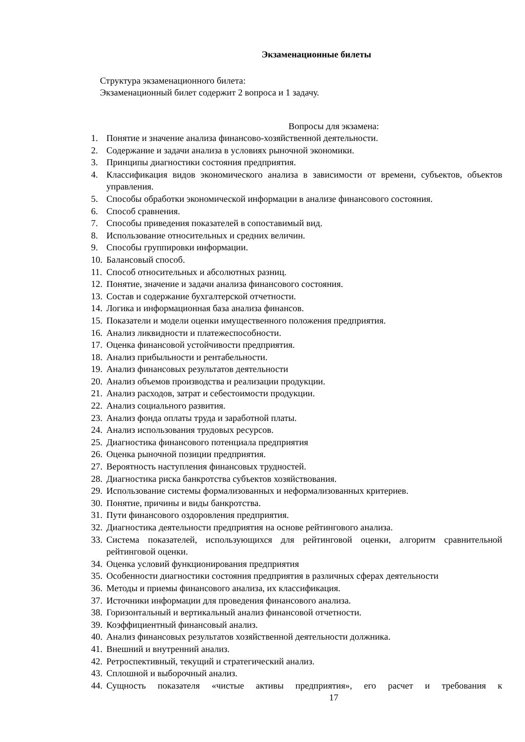Экзаменационные билеты
Структура экзаменационного билета:
Экзаменационный билет содержит 2 вопроса и 1 задачу.
Вопросы для экзамена:
1. Понятие и значение анализа финансово-хозяйственной деятельности.
2. Содержание и задачи анализа в условиях рыночной экономики.
3. Принципы диагностики состояния предприятия.
4. Классификация видов экономического анализа в зависимости от времени, субъектов, объектов управления.
5. Способы обработки экономической информации в анализе финансового состояния.
6. Способ сравнения.
7. Способы приведения показателей в сопоставимый вид.
8. Использование относительных и средних величин.
9. Способы группировки информации.
10. Балансовый способ.
11. Способ относительных и абсолютных разниц.
12. Понятие, значение и задачи анализа финансового состояния.
13. Состав и содержание бухгалтерской отчетности.
14. Логика и информационная база анализа финансов.
15. Показатели и модели оценки имущественного положения предприятия.
16. Анализ ликвидности и платежеспособности.
17. Оценка финансовой устойчивости предприятия.
18. Анализ прибыльности и рентабельности.
19. Анализ финансовых результатов деятельности
20. Анализ объемов производства и реализации продукции.
21. Анализ расходов, затрат и себестоимости продукции.
22. Анализ социального развития.
23. Анализ фонда оплаты труда и заработной платы.
24. Анализ использования трудовых ресурсов.
25. Диагностика финансового потенциала предприятия
26. Оценка рыночной позиции предприятия.
27. Вероятность наступления финансовых трудностей.
28. Диагностика риска банкротства субъектов хозяйствования.
29. Использование системы формализованных и неформализованных критериев.
30. Понятие, причины и виды банкротства.
31. Пути финансового оздоровления предприятия.
32. Диагностика деятельности предприятия на основе рейтингового анализа.
33. Система показателей, использующихся для рейтинговой оценки, алгоритм сравнительной рейтинговой оценки.
34. Оценка условий функционирования предприятия
35. Особенности диагностики состояния предприятия в различных сферах деятельности
36. Методы и приемы финансового анализа, их классификация.
37. Источники информации для проведения финансового анализа.
38. Горизонтальный и вертикальный анализ финансовой отчетности.
39. Коэффициентный финансовый анализ.
40. Анализ финансовых результатов хозяйственной деятельности должника.
41. Внешний и внутренний анализ.
42. Ретроспективный, текущий и стратегический анализ.
43. Сплошной и выборочный анализ.
44. Сущность показателя «чистые активы предприятия», его расчет и требования к
17